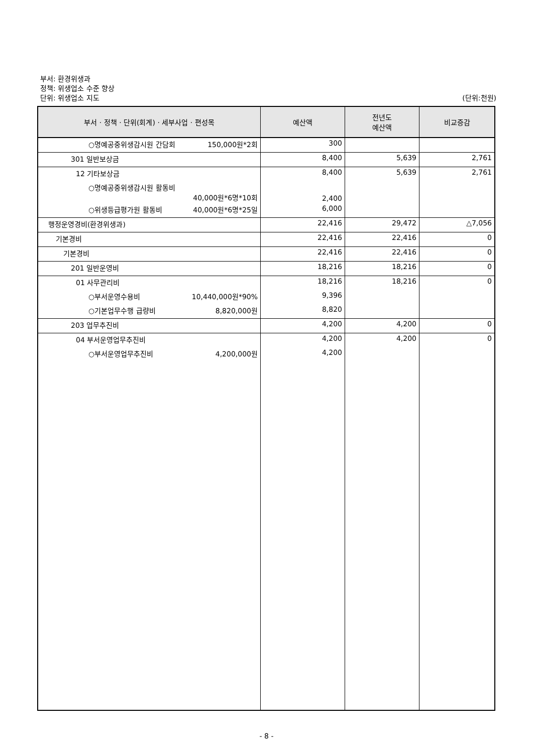부서: 환경위생과
정책: 위생업소 수준 향상
단위: 위생업소 지도
(단위:천원)
| 부서 · 정책 · 단위(회계) · 세부사업 · 편성목 | 예산액 | 전년도 예산액 | 비교증감 |
| --- | --- | --- | --- |
| ○명예공중위생감시원 간담회 150,000원*2회 | 300 | | |
| 301 일반보상금 | 8,400 | 5,639 | 2,761 |
| 12 기타보상금 | 8,400 | 5,639 | 2,761 |
| ○명예공중위생감시원 활동비 40,000원*6명*10회 | 2,400 | | |
| ○위생등급평가원 활동비 40,000원*6명*25일 | 6,000 | | |
| 행정운영경비(환경위생과) | 22,416 | 29,472 | △7,056 |
| 기본경비 | 22,416 | 22,416 | 0 |
| 기본경비 | 22,416 | 22,416 | 0 |
| 201 일반운영비 | 18,216 | 18,216 | 0 |
| 01 사무관리비 | 18,216 | 18,216 | 0 |
| ○부서운영수용비 10,440,000원*90% | 9,396 | | |
| ○기본업무수행 급량비 8,820,000원 | 8,820 | | |
| 203 업무추진비 | 4,200 | 4,200 | 0 |
| 04 부서운영업무추진비 | 4,200 | 4,200 | 0 |
| ○부서운영업무추진비 4,200,000원 | 4,200 | | |
- 8 -